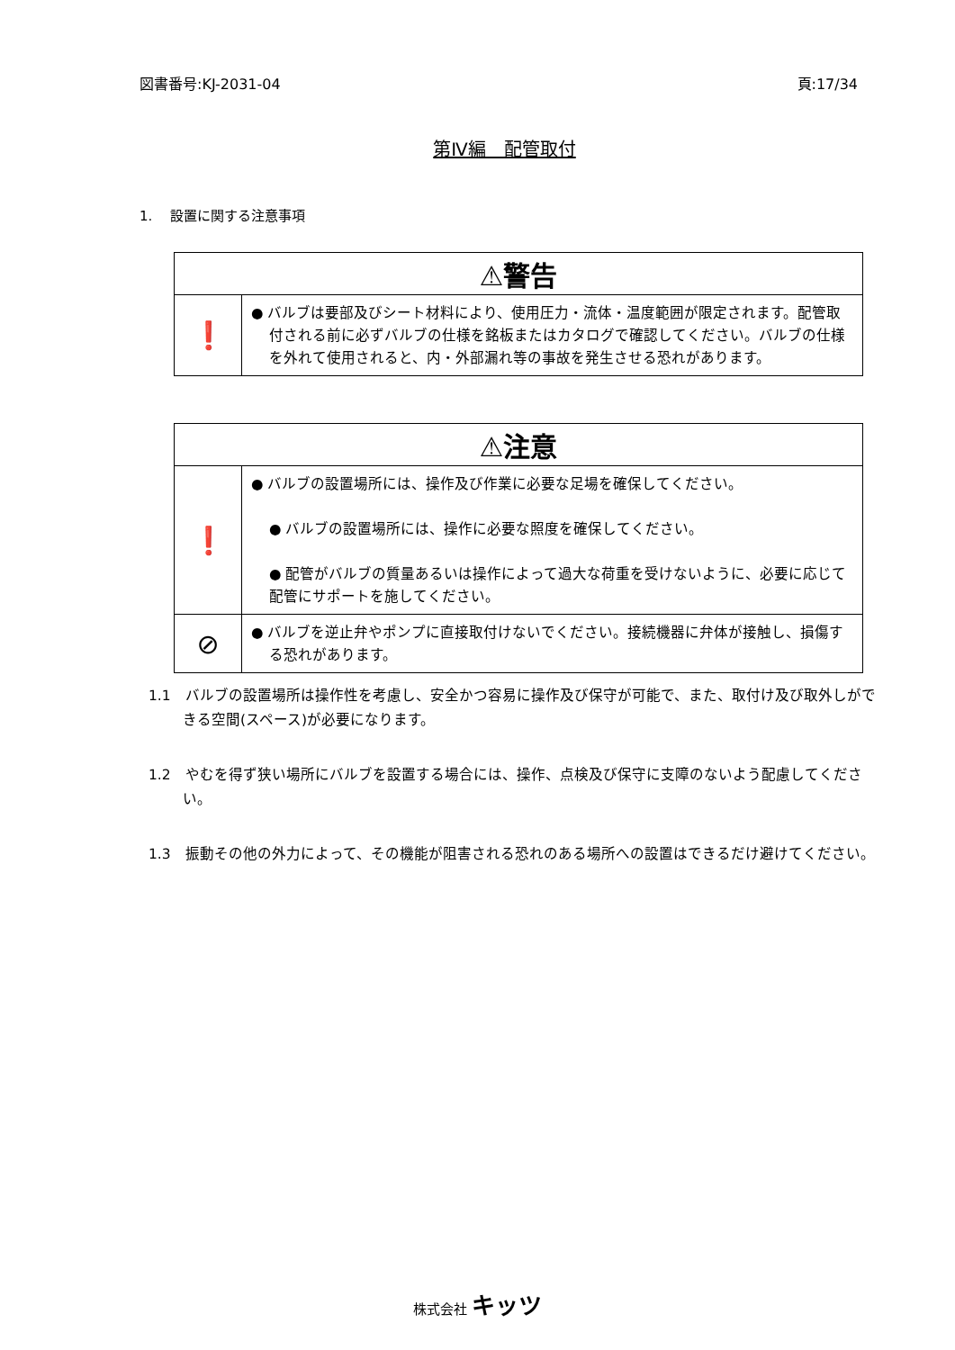図書番号:KJ-2031-04 頁:17/34
第Ⅳ編　配管取付
1.　 設置に関する注意事項
| ⚠警告 | |
| --- | --- |
| ❗ | ● バルブは要部及びシート材料により、使用圧力・流体・温度範囲が限定されます。配管取付される前に必ずバルブの仕様を銘板またはカタログで確認してください。バルブの仕様を外れて使用されると、内・外部漏れ等の事故を発生させる恐れがあります。 |
| ⚠注意 | |
| --- | --- |
| ❗ | ● バルブの設置場所には、操作及び作業に必要な足場を確保してください。 ● バルブの設置場所には、操作に必要な照度を確保してください。 ● 配管がバルブの質量あるいは操作によって過大な荷重を受けないように、必要に応じて配管にサポートを施してください。 |
| ⊘ | ● バルブを逆止弁やポンプに直接取付けないでください。接続機器に弁体が接触し、損傷する恐れがあります。 |
1.1　バルブの設置場所は操作性を考慮し、安全かつ容易に操作及び保守が可能で、また、取付け及び取外しができる空間(スペース)が必要になります。
1.2　やむを得ず狭い場所にバルブを設置する場合には、操作、点検及び保守に支障のないよう配慮してください。
1.3　振動その他の外力によって、その機能が阻害される恐れのある場所への設置はできるだけ避けてください。
株式会社 キッツ